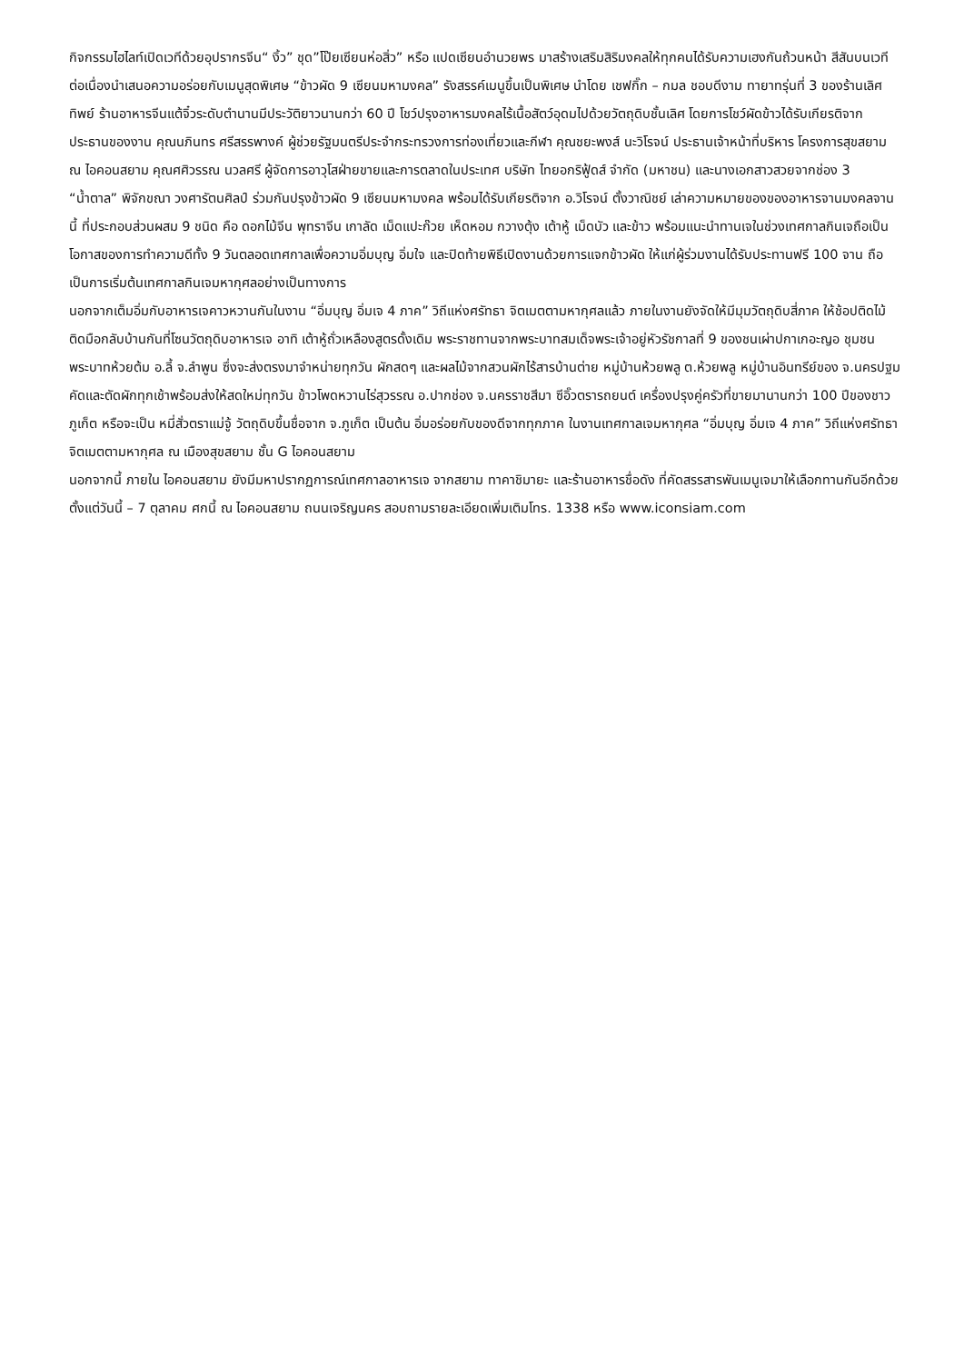กิจกรรมไฮไลท์เปิดเวทีด้วยอุปรากรจีน“ งิ้ว” ชุด”โป๊ยเซียนห่อสิ่ว” หรือ แปดเซียนอำนวยพร มาสร้างเสริมสิริมงคลให้ทุกคนได้รับความเฮงกันถ้วนหน้า สีสันบนเวทีต่อเนื่องนำเสนอความอร่อยกับเมนูสุดพิเศษ “ข้าวผัด 9 เซียนมหามงคล” รังสรรค์เมนูขึ้นเป็นพิเศษ นำโดย เชฟกิ๊ก – กมล ชอบดีงาม ทายาทรุ่นที่ 3 ของร้านเลิศทิพย์ ร้านอาหารจีนแต้จิ๋วระดับตำนานมีประวัติยาวนานกว่า 60 ปี โชว์ปรุงอาหารมงคลไร้เนื้อสัตว์อุดมไปด้วยวัตถุดิบชั้นเลิศ โดยการโชว์ผัดข้าวได้รับเกียรติจากประธานของงาน คุณนภินทร ศรีสรรพางค์ ผู้ช่วยรัฐมนตรีประจำกระทรวงการท่องเที่ยวและกีฬา คุณชยะพงส์ นะวิโรจน์ ประธานเจ้าหน้าที่บริหาร โครงการสุขสยาม ณ ไอคอนสยาม คุณศศิวรรณ นวลศรี ผู้จัดการอาวุโสฝ่ายขายและการตลาดในประเทศ บริษัท ไทยอกริฟู้ดส์ จำกัด (มหาชน) และนางเอกสาวสวยจากช่อง 3 “น้ำตาล” พิจักขณา วงศารัตนศิลป์ ร่วมกันปรุงข้าวผัด 9 เซียนมหามงคล พร้อมได้รับเกียรติจาก อ.วิโรจน์ ตั้งวาณิชย์ เล่าความหมายของของอาหารจานมงคลจานนี้ ที่ประกอบส่วนผสม 9 ชนิด คือ ดอกไม้จีน พุทราจีน เกาลัด เม็ดแปะก๊วย เห็ดหอม กวางตุ้ง เต้าหู้ เม็ดบัว และข้าว พร้อมแนะนำทานเจในช่วงเทศกาลกินเจถือเป็นโอกาสของการทำความดีทั้ง 9 วันตลอดเทศกาลเพื่อความอิ่มบุญ อิ่มใจ และปิดท้ายพิธีเปิดงานด้วยการแจกข้าวผัด ให้แก่ผู้ร่วมงานได้รับประทานฟรี 100 จาน ถือเป็นการเริ่มต้นเทศกาลกินเจมหากุศลอย่างเป็นทางการ
นอกจากเต็มอิ่มกับอาหารเจคาวหวานกันในงาน “อิ่มบุญ อิ่มเจ 4 ภาค” วิถีแห่งศรัทธา จิตเมตตามหากุศลแล้ว ภายในงานยังจัดให้มีมุมวัตถุดิบสี่ภาค ให้ช้อปติดไม้ติดมือกลับบ้านกันที่โซนวัตถุดิบอาหารเจ อาทิ เต้าหู้ถั่วเหลืองสูตรดั้งเดิม พระราชทานจากพระบาทสมเด็จพระเจ้าอยู่หัวรัชกาลที่ 9 ของชนเผ่าปกาเกอะญอ ชุมชนพระบาทห้วยต้ม อ.ลี้ จ.ลำพูน ซึ่งจะส่งตรงมาจำหน่ายทุกวัน ผักสดๆ และผลไม้จากสวนผักไร้สารบ้านต่าย หมู่บ้านห้วยพลู ต.ห้วยพลู หมู่บ้านอินทรีย์ของ จ.นครปฐม คัดและตัดผักทุกเช้าพร้อมส่งให้สดใหม่ทุกวัน ข้าวโพดหวานไร่สุวรรณ อ.ปากช่อง จ.นครราชสีมา ซีอิ๊วตรารถยนต์ เครื่องปรุงคู่ครัวที่ขายมานานกว่า 100 ปีของชาวภูเก็ต หรือจะเป็น หมี่สั่วตราแม่จู้ วัตถุดิบขึ้นชื่อจาก จ.ภูเก็ต เป็นต้น อิ่มอร่อยกับของดีจากทุกภาค ในงานเทศกาลเจมหากุศล “อิ่มบุญ อิ่มเจ 4 ภาค” วิถีแห่งศรัทธา จิตเมตตามหากุศล ณ เมืองสุขสยาม ชั้น G ไอคอนสยาม
นอกจากนี้ ภายใน ไอคอนสยาม ยังมีมหาปรากฏการณ์เทศกาลอาหารเจ จากสยาม ทาคาชิมายะ และร้านอาหารชื่อดัง ที่คัดสรรสารพันเมนูเจมาให้เลือกทานกันอีกด้วย ตั้งแต่วันนี้ – 7 ตุลาคม ศกนี้ ณ ไอคอนสยาม ถนนเจริญนคร สอบถามรายละเอียดเพิ่มเติมโทร. 1338 หรือ www.iconsiam.com